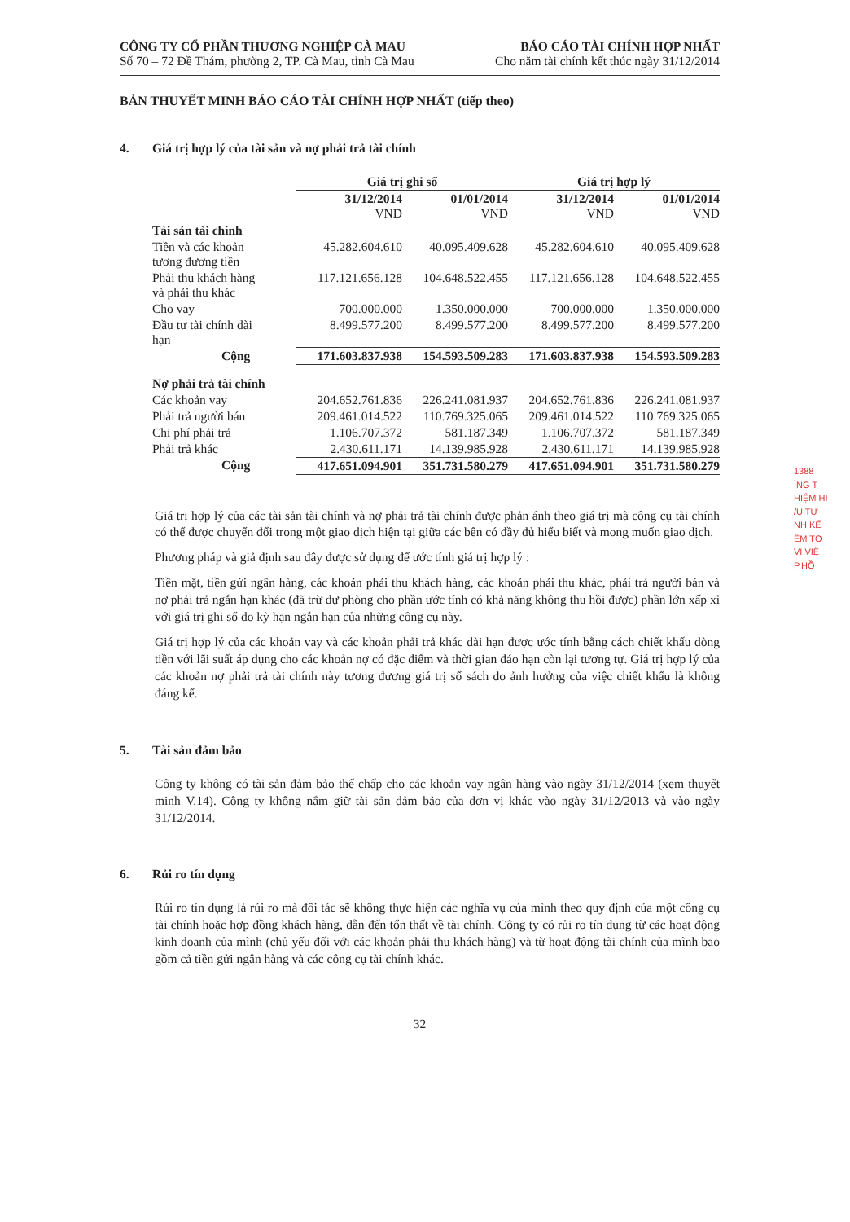CÔNG TY CỔ PHẦN THƯƠNG NGHIỆP CÀ MAU
Số 70 – 72 Đề Thám, phường 2, TP. Cà Mau, tỉnh Cà Mau
BÁO CÁO TÀI CHÍNH HỢP NHẤT
Cho năm tài chính kết thúc ngày 31/12/2014
BẢN THUYẾT MINH BÁO CÁO TÀI CHÍNH HỢP NHẤT (tiếp theo)
4. Giá trị hợp lý của tài sản và nợ phải trả tài chính
| | Giá trị ghi sổ | | Giá trị hợp lý | |
| --- | --- | --- | --- | --- |
| | 31/12/2014 VND | 01/01/2014 VND | 31/12/2014 VND | 01/01/2014 VND |
| Tài sản tài chính | | | | |
| Tiền và các khoản tương đương tiền | 45.282.604.610 | 40.095.409.628 | 45.282.604.610 | 40.095.409.628 |
| Phải thu khách hàng và phải thu khác | 117.121.656.128 | 104.648.522.455 | 117.121.656.128 | 104.648.522.455 |
| Cho vay | 700.000.000 | 1.350.000.000 | 700.000.000 | 1.350.000.000 |
| Đầu tư tài chính dài hạn | 8.499.577.200 | 8.499.577.200 | 8.499.577.200 | 8.499.577.200 |
| Cộng | 171.603.837.938 | 154.593.509.283 | 171.603.837.938 | 154.593.509.283 |
| Nợ phải trả tài chính | | | | |
| Các khoản vay | 204.652.761.836 | 226.241.081.937 | 204.652.761.836 | 226.241.081.937 |
| Phải trả người bán | 209.461.014.522 | 110.769.325.065 | 209.461.014.522 | 110.769.325.065 |
| Chi phí phải trả | 1.106.707.372 | 581.187.349 | 1.106.707.372 | 581.187.349 |
| Phải trả khác | 2.430.611.171 | 14.139.985.928 | 2.430.611.171 | 14.139.985.928 |
| Cộng | 417.651.094.901 | 351.731.580.279 | 417.651.094.901 | 351.731.580.279 |
Giá trị hợp lý của các tài sản tài chính và nợ phải trả tài chính được phản ánh theo giá trị mà công cụ tài chính có thể được chuyển đổi trong một giao dịch hiện tại giữa các bên có đầy đủ hiểu biết và mong muốn giao dịch.
Phương pháp và giả định sau đây được sử dụng để ước tính giá trị hợp lý :
Tiền mặt, tiền gửi ngân hàng, các khoản phải thu khách hàng, các khoản phải thu khác, phải trả người bán và nợ phải trả ngắn hạn khác (đã trừ dự phòng cho phần ước tính có khả năng không thu hồi được) phần lớn xấp xỉ với giá trị ghi sổ do kỳ hạn ngắn hạn của những công cụ này.
Giá trị hợp lý của các khoản vay và các khoản phải trả khác dài hạn được ước tính bằng cách chiết khấu dòng tiền với lãi suất áp dụng cho các khoản nợ có đặc điểm và thời gian đáo hạn còn lại tương tự. Giá trị hợp lý của các khoản nợ phải trả tài chính này tương đương giá trị sổ sách do ảnh hưởng của việc chiết khấu là không đáng kể.
5. Tài sản đảm bảo
Công ty không có tài sản đảm bảo thế chấp cho các khoản vay ngân hàng vào ngày 31/12/2014 (xem thuyết minh V.14). Công ty không nắm giữ tài sản đảm bảo của đơn vị khác vào ngày 31/12/2013 và vào ngày 31/12/2014.
6. Rủi ro tín dụng
Rủi ro tín dụng là rủi ro mà đối tác sẽ không thực hiện các nghĩa vụ của mình theo quy định của một công cụ tài chính hoặc hợp đồng khách hàng, dẫn đến tổn thất về tài chính. Công ty có rủi ro tín dụng từ các hoạt động kinh doanh của mình (chủ yếu đối với các khoản phải thu khách hàng) và từ hoạt động tài chính của mình bao gồm cả tiền gửi ngân hàng và các công cụ tài chính khác.
32
1388
ÌNG T
HIỆM HI
/Ụ TƯ
NH KẾ
ÊM TO
VI VIỆ
P.HỒ